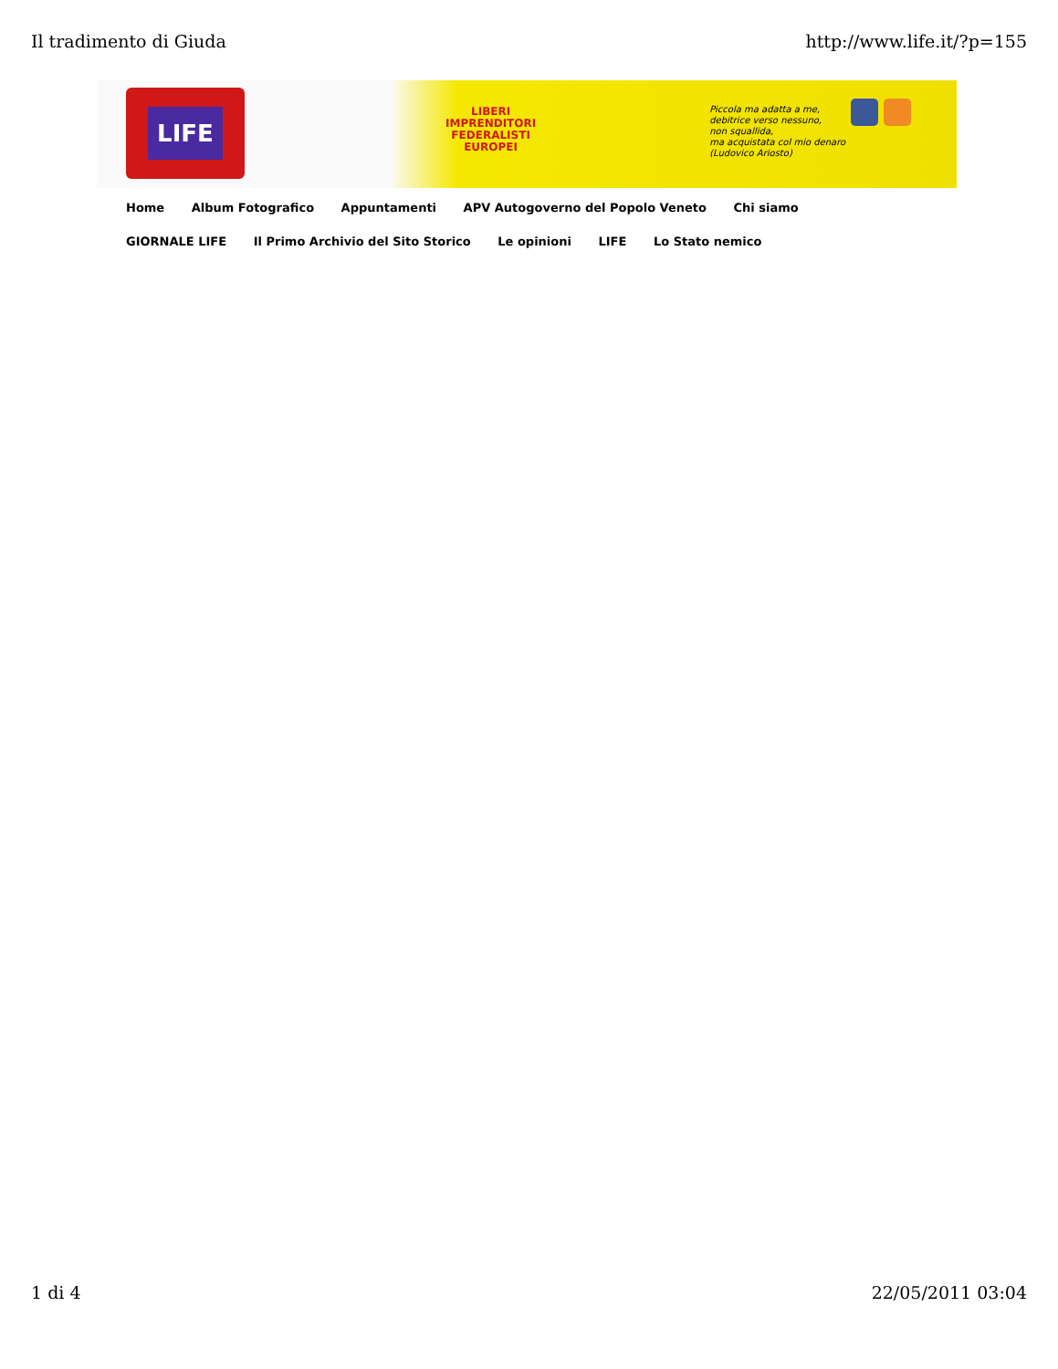Il tradimento di Giuda http://www.life.it/?p=155
LIFE
LIBERI
IMPRENDITORI
FEDERALISTI
EUROPEI
Piccola ma adatta a me,
debitrice verso nessuno,
non squallida,
ma acquistata col mio denaro
(Ludovico Ariosto)
Home Album Fotografico Appuntamenti APV Autogoverno del Popolo Veneto Chi siamo GIORNALE LIFE Il Primo Archivio del Sito Storico Le opinioni LIFE Lo Stato nemico
1 di 4 22/05/2011 03:04